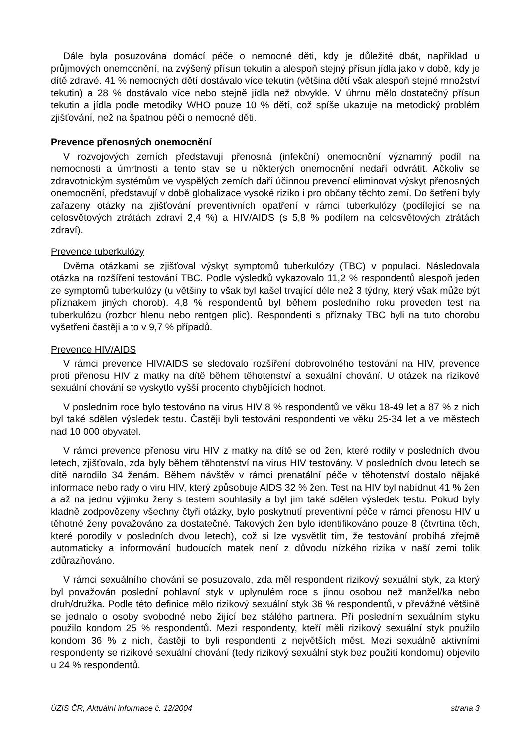Dále byla posuzována domácí péče o nemocné děti, kdy je důležité dbát, například u průjmových onemocnění, na zvýšený přísun tekutin a alespoň stejný přísun jídla jako v době, kdy je dítě zdravé. 41 % nemocných dětí dostávalo více tekutin (většina dětí však alespoň stejné množství tekutin) a 28 % dostávalo více nebo stejně jídla než obvykle. V úhrnu mělo dostatečný přísun tekutin a jídla podle metodiky WHO pouze 10 % dětí, což spíše ukazuje na metodický problém zjišťování, než na špatnou péči o nemocné děti.
Prevence přenosných onemocnění
V rozvojových zemích představují přenosná (infekční) onemocnění významný podíl na nemocnosti a úmrtnosti a tento stav se u některých onemocnění nedaří odvrátit. Ačkoliv se zdravotnickým systémům ve vyspělých zemích daří účinnou prevencí eliminovat výskyt přenosných onemocnění, představují v době globalizace vysoké riziko i pro občany těchto zemí. Do šetření byly zařazeny otázky na zjišťování preventivních opatření v rámci tuberkulózy (podílející se na celosvětových ztrátách zdraví 2,4 %) a HIV/AIDS (s 5,8 % podílem na celosvětových ztrátách zdraví).
Prevence tuberkulózy
Dvěma otázkami se zjišťoval výskyt symptomů tuberkulózy (TBC) v populaci. Následovala otázka na rozšíření testování TBC. Podle výsledků vykazovalo 11,2 % respondentů alespoň jeden ze symptomů tuberkulózy (u většiny to však byl kašel trvající déle než 3 týdny, který však může být příznakem jiných chorob). 4,8 % respondentů byl během posledního roku proveden test na tuberkulózu (rozbor hlenu nebo rentgen plic). Respondenti s příznaky TBC byli na tuto chorobu vyšetřeni častěji a to v 9,7 % případů.
Prevence HIV/AIDS
V rámci prevence HIV/AIDS se sledovalo rozšíření dobrovolného testování na HIV, prevence proti přenosu HIV z matky na dítě během těhotenství a sexuální chování. U otázek na rizikové sexuální chování se vyskytlo vyšší procento chybějících hodnot.
V posledním roce bylo testováno na virus HIV 8 % respondentů ve věku 18-49 let a 87 % z nich byl také sdělen výsledek testu. Častěji byli testováni respondenti ve věku 25-34 let a ve městech nad 10 000 obyvatel.
V rámci prevence přenosu viru HIV z matky na dítě se od žen, které rodily v posledních dvou letech, zjišťovalo, zda byly během těhotenství na virus HIV testovány. V posledních dvou letech se dítě narodilo 34 ženám. Během návštěv v rámci prenatální péče v těhotenství dostalo nějaké informace nebo rady o viru HIV, který způsobuje AIDS 32 % žen. Test na HIV byl nabídnut 41 % žen a až na jednu výjimku ženy s testem souhlasily a byl jim také sdělen výsledek testu. Pokud byly kladně zodpovězeny všechny čtyři otázky, bylo poskytnutí preventivní péče v rámci přenosu HIV u těhotné ženy považováno za dostatečné. Takových žen bylo identifikováno pouze 8 (čtvrtina těch, které porodily v posledních dvou letech), což si lze vysvětlit tím, že testování probíhá zřejmě automaticky a informování budoucích matek není z důvodu nízkého rizika v naší zemi tolik zdůrazňováno.
V rámci sexuálního chování se posuzovalo, zda měl respondent rizikový sexuální styk, za který byl považován poslední pohlavní styk v uplynulém roce s jinou osobou než manžel/ka nebo druh/družka. Podle této definice mělo rizikový sexuální styk 36 % respondentů, v převážné většině se jednalo o osoby svobodné nebo žijící bez stálého partnera. Při posledním sexuálním styku použilo kondom 25 % respondentů. Mezi respondenty, kteří měli rizikový sexuální styk použilo kondom 36 % z nich, častěji to byli respondenti z největších měst. Mezi sexuálně aktivními respondenty se rizikové sexuální chování (tedy rizikový sexuální styk bez použití kondomu) objevilo u 24 % respondentů.
ÚZIS ČR, Aktuální informace č. 12/2004 strana 3